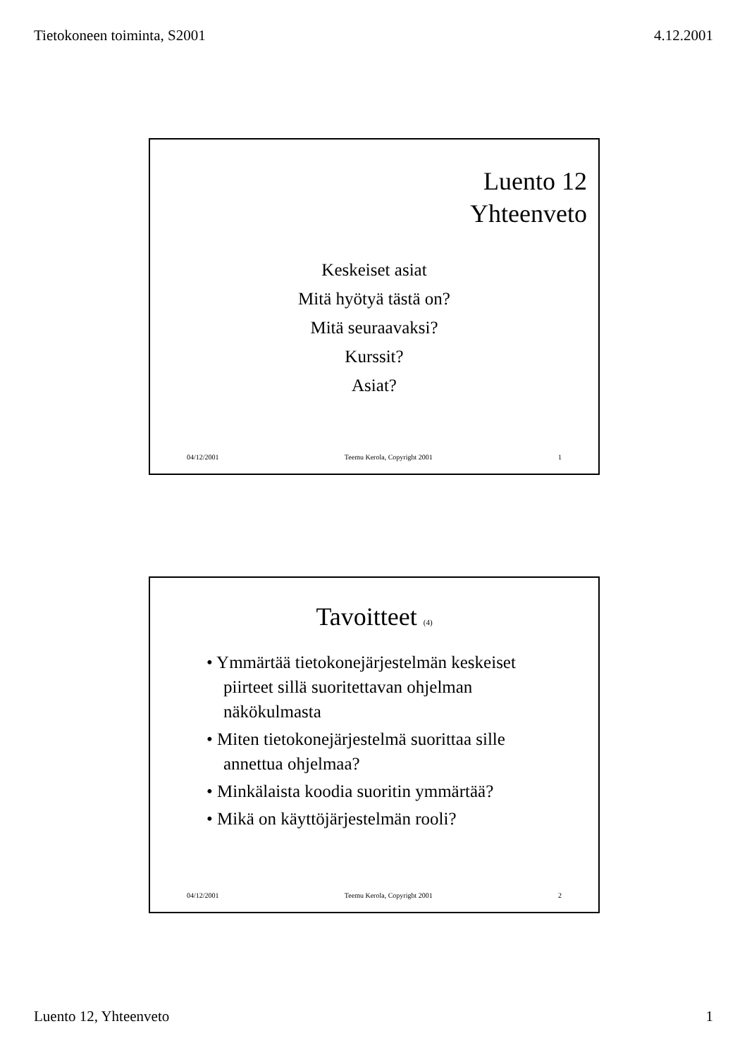Tietokoneen toiminta, S2001 4.12.2001
Luento 12
Yhteenveto
Keskeiset asiat
Mitä hyötyä tästä on?
Mitä seuraavaksi?
Kurssit?
Asiat?
04/12/2001 Teemu Kerola, Copyright 2001 1
Tavoitteet (4)
• Ymmärtää tietokonejärjestelmän keskeiset piirteet sillä suoritettavan ohjelman näkökulmasta
• Miten tietokonejärjestelmä suorittaa sille annettua ohjelmaa?
• Minkälaista koodia suoritin ymmärtää?
• Mikä on käyttöjärjestelmän rooli?
04/12/2001 Teemu Kerola, Copyright 2001 2
Luento 12, Yhteenveto 1